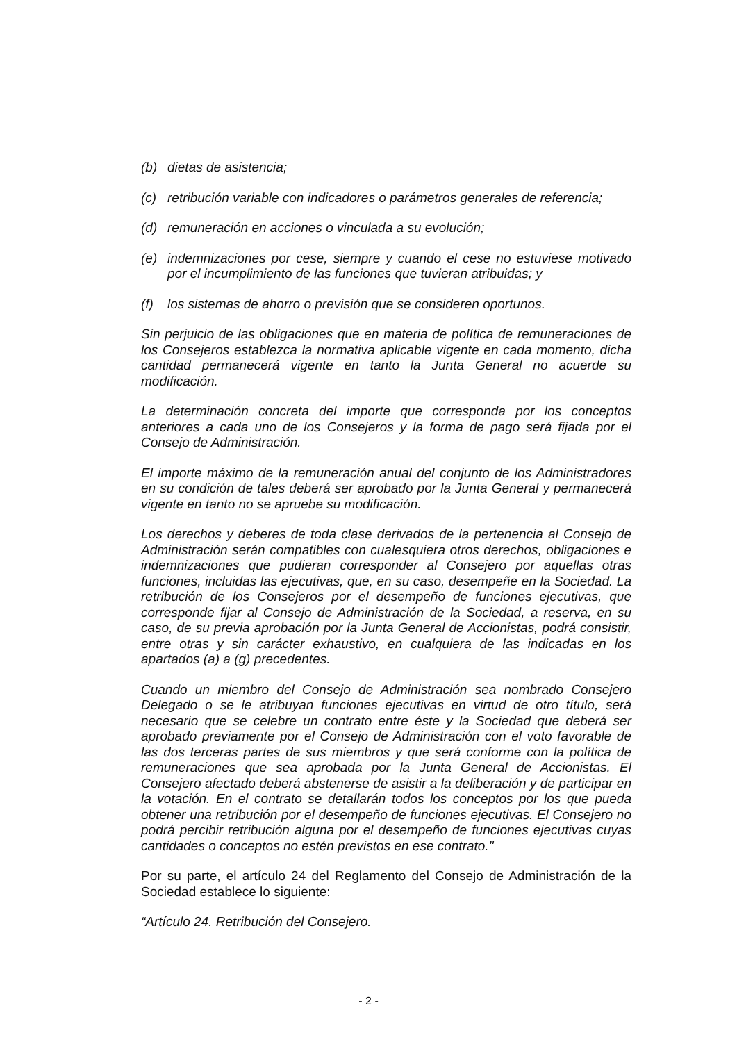(b) dietas de asistencia;
(c) retribución variable con indicadores o parámetros generales de referencia;
(d) remuneración en acciones o vinculada a su evolución;
(e) indemnizaciones por cese, siempre y cuando el cese no estuviese motivado por el incumplimiento de las funciones que tuvieran atribuidas; y
(f) los sistemas de ahorro o previsión que se consideren oportunos.
Sin perjuicio de las obligaciones que en materia de política de remuneraciones de los Consejeros establezca la normativa aplicable vigente en cada momento, dicha cantidad permanecerá vigente en tanto la Junta General no acuerde su modificación.
La determinación concreta del importe que corresponda por los conceptos anteriores a cada uno de los Consejeros y la forma de pago será fijada por el Consejo de Administración.
El importe máximo de la remuneración anual del conjunto de los Administradores en su condición de tales deberá ser aprobado por la Junta General y permanecerá vigente en tanto no se apruebe su modificación.
Los derechos y deberes de toda clase derivados de la pertenencia al Consejo de Administración serán compatibles con cualesquiera otros derechos, obligaciones e indemnizaciones que pudieran corresponder al Consejero por aquellas otras funciones, incluidas las ejecutivas, que, en su caso, desempeñe en la Sociedad. La retribución de los Consejeros por el desempeño de funciones ejecutivas, que corresponde fijar al Consejo de Administración de la Sociedad, a reserva, en su caso, de su previa aprobación por la Junta General de Accionistas, podrá consistir, entre otras y sin carácter exhaustivo, en cualquiera de las indicadas en los apartados (a) a (g) precedentes.
Cuando un miembro del Consejo de Administración sea nombrado Consejero Delegado o se le atribuyan funciones ejecutivas en virtud de otro título, será necesario que se celebre un contrato entre éste y la Sociedad que deberá ser aprobado previamente por el Consejo de Administración con el voto favorable de las dos terceras partes de sus miembros y que será conforme con la política de remuneraciones que sea aprobada por la Junta General de Accionistas. El Consejero afectado deberá abstenerse de asistir a la deliberación y de participar en la votación. En el contrato se detallarán todos los conceptos por los que pueda obtener una retribución por el desempeño de funciones ejecutivas. El Consejero no podrá percibir retribución alguna por el desempeño de funciones ejecutivas cuyas cantidades o conceptos no estén previstos en ese contrato."
Por su parte, el artículo 24 del Reglamento del Consejo de Administración de la Sociedad establece lo siguiente:
“Artículo 24. Retribución del Consejero.
- 2 -